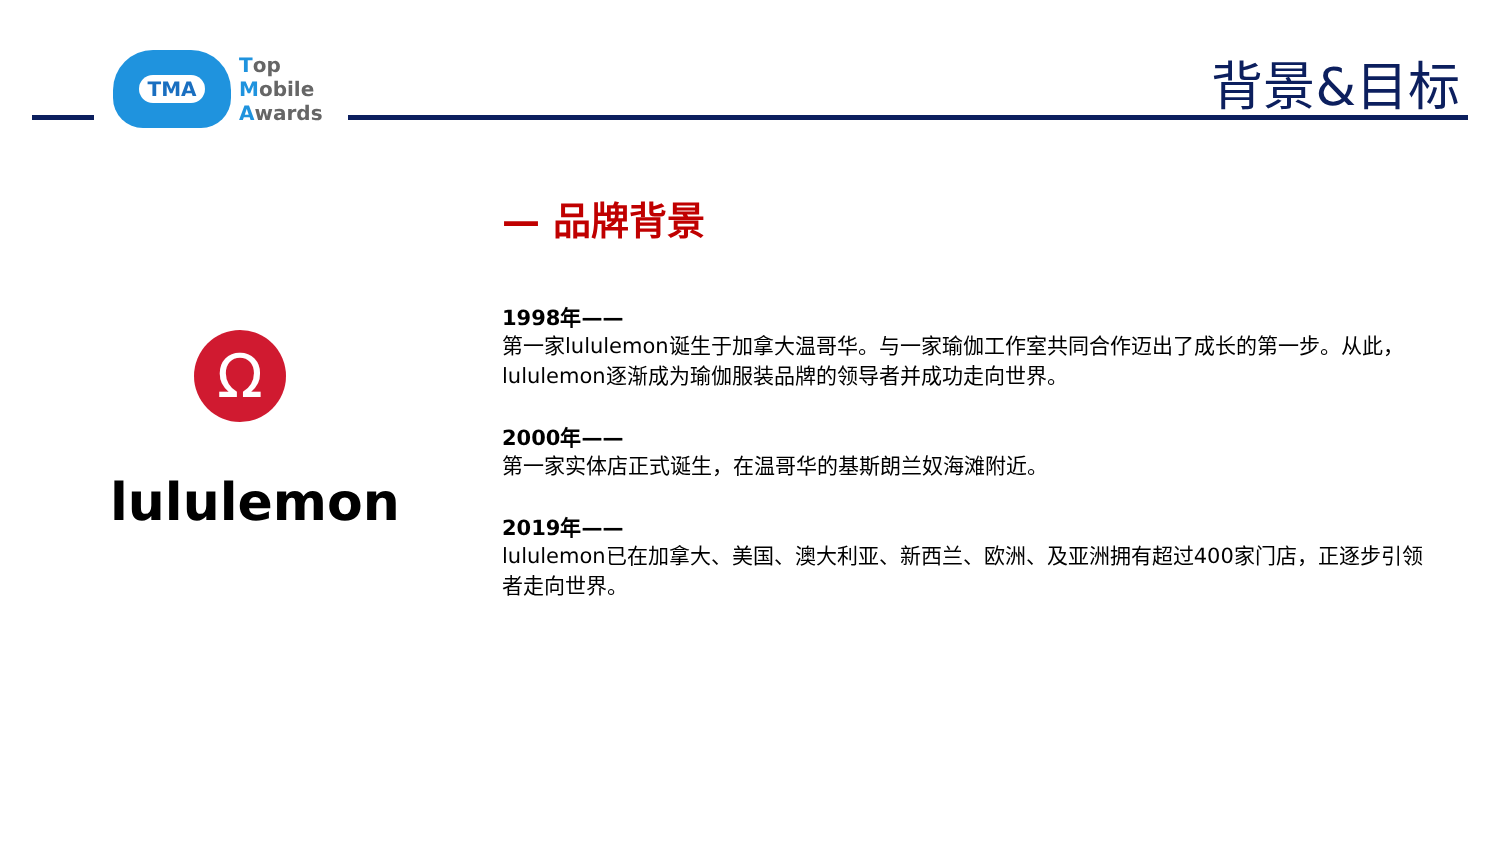TMA
Top
Mobile
Awards
背景&目标
Ω
lululemon
— 品牌背景
1998年——
第一家lululemon诞生于加拿大温哥华。与一家瑜伽工作室共同合作迈出了成长的第一步。从此，lululemon逐渐成为瑜伽服装品牌的领导者并成功走向世界。
2000年——
第一家实体店正式诞生，在温哥华的基斯朗兰奴海滩附近。
2019年——
lululemon已在加拿大、美国、澳大利亚、新西兰、欧洲、及亚洲拥有超过400家门店，正逐步引领者走向世界。